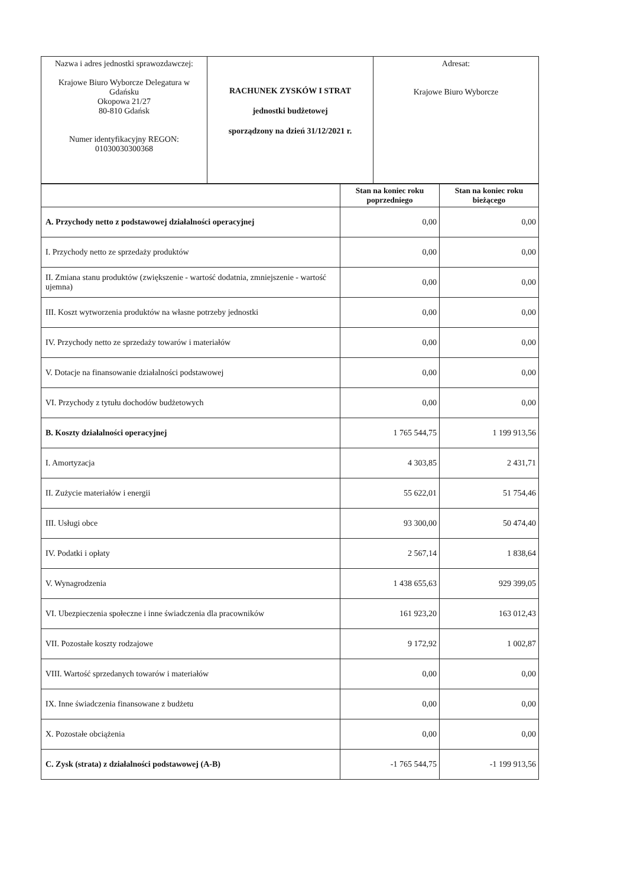| Nazwa i adres jednostki sprawozdawczej: Krajowe Biuro Wyborcze Delegatura w Gdańsku Okopowa 21/27 80-810 Gdańsk Numer identyfikacyjny REGON: 01030030300368 | RACHUNEK ZYSKÓW I STRAT jednostki budżetowej sporządzony na dzień 31/12/2021 r. | Adresat: Krajowe Biuro Wyborcze |
| | Stan na koniec roku poprzedniego | Stan na koniec roku bieżącego |
| --- | --- | --- |
| A. Przychody netto z podstawowej działalności operacyjnej | 0,00 | 0,00 |
| I. Przychody netto ze sprzedaży produktów | 0,00 | 0,00 |
| II. Zmiana stanu produktów (zwiększenie - wartość dodatnia, zmniejszenie - wartość ujemna) | 0,00 | 0,00 |
| III. Koszt wytworzenia produktów na własne potrzeby jednostki | 0,00 | 0,00 |
| IV. Przychody netto ze sprzedaży towarów i materiałów | 0,00 | 0,00 |
| V. Dotacje na finansowanie działalności podstawowej | 0,00 | 0,00 |
| VI. Przychody z tytułu dochodów budżetowych | 0,00 | 0,00 |
| B. Koszty działalności operacyjnej | 1 765 544,75 | 1 199 913,56 |
| I. Amortyzacja | 4 303,85 | 2 431,71 |
| II. Zużycie materiałów i energii | 55 622,01 | 51 754,46 |
| III. Usługi obce | 93 300,00 | 50 474,40 |
| IV. Podatki i opłaty | 2 567,14 | 1 838,64 |
| V. Wynagrodzenia | 1 438 655,63 | 929 399,05 |
| VI. Ubezpieczenia społeczne i inne świadczenia dla pracowników | 161 923,20 | 163 012,43 |
| VII. Pozostałe koszty rodzajowe | 9 172,92 | 1 002,87 |
| VIII. Wartość sprzedanych towarów i materiałów | 0,00 | 0,00 |
| IX. Inne świadczenia finansowane z budżetu | 0,00 | 0,00 |
| X. Pozostałe obciążenia | 0,00 | 0,00 |
| C. Zysk (strata) z działalności podstawowej (A-B) | -1 765 544,75 | -1 199 913,56 |